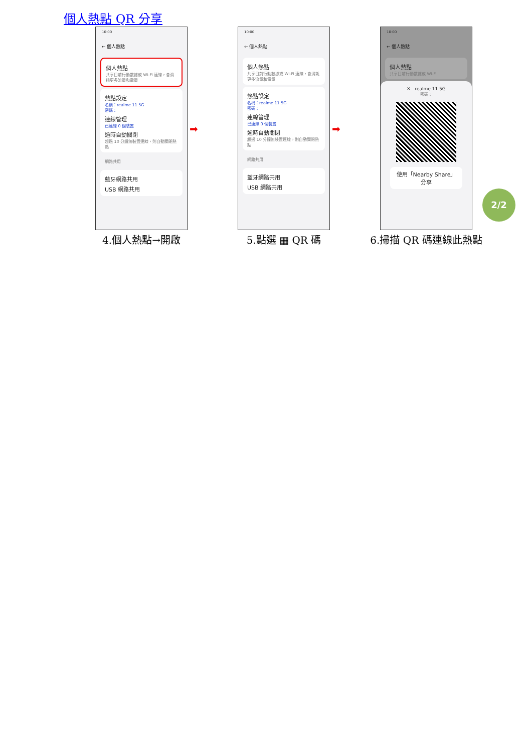個人熱點 QR 分享
10:00
← 個人熱點
個人熱點
共享目前行動數據或 Wi-Fi 連線，會消耗更多流量和電量
熱點設定
名稱：realme 11 5G
密碼：
連線管理
已連線 0 個裝置
逾時自動關閉
超過 10 分鐘無裝置連線，則自動關閉熱點
網路共用
藍牙網路共用
USB 網路共用
4.個人熱點→開啟
10:00
← 個人熱點
個人熱點
共享目前行動數據或 Wi-Fi 連線，會消耗更多流量和電量
熱點設定
名稱：realme 11 5G
密碼：
連線管理
已連線 0 個裝置
逾時自動關閉
超過 10 分鐘無裝置連線，則自動關閉熱點
網路共用
藍牙網路共用
USB 網路共用
5.點選 ▦ QR 碼
10:00
← 個人熱點
個人熱點
共享目前行動數據或 Wi-Fi
✕ realme 11 5G
密碼：
使用「Nearby Share」分享
6.掃描 QR 碼連線此熱點
➡ ➡
2/2